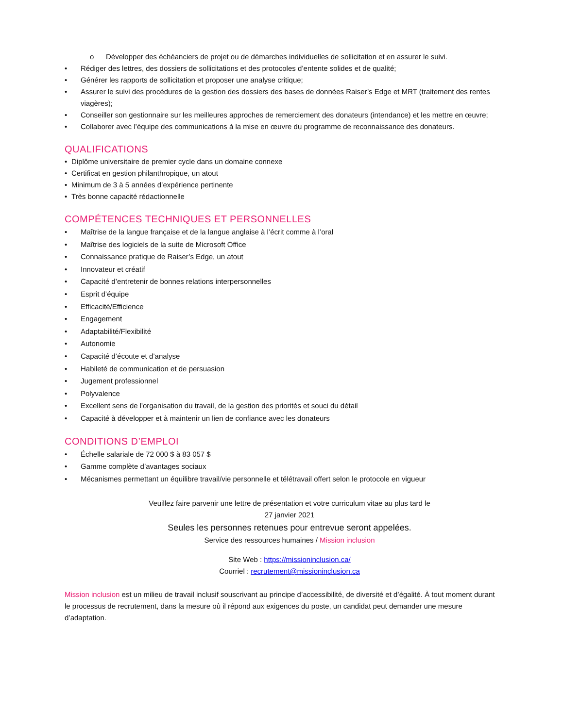o Développer des échéanciers de projet ou de démarches individuelles de sollicitation et en assurer le suivi.
• Rédiger des lettres, des dossiers de sollicitations et des protocoles d’entente solides et de qualité;
• Générer les rapports de sollicitation et proposer une analyse critique;
• Assurer le suivi des procédures de la gestion des dossiers des bases de données Raiser’s Edge et MRT (traitement des rentes viagères);
• Conseiller son gestionnaire sur les meilleures approches de remerciement des donateurs (intendance) et les mettre en œuvre;
• Collaborer avec l’équipe des communications à la mise en œuvre du programme de reconnaissance des donateurs.
QUALIFICATIONS
• Diplôme universitaire de premier cycle dans un domaine connexe
• Certificat en gestion philanthropique, un atout
• Minimum de 3 à 5 années d’expérience pertinente
• Très bonne capacité rédactionnelle
COMPÉTENCES TECHNIQUES ET PERSONNELLES
• Maîtrise de la langue française et de la langue anglaise à l’écrit comme à l’oral
• Maîtrise des logiciels de la suite de Microsoft Office
• Connaissance pratique de Raiser’s Edge, un atout
• Innovateur et créatif
• Capacité d’entretenir de bonnes relations interpersonnelles
• Esprit d’équipe
• Efficacité/Efficience
• Engagement
• Adaptabilité/Flexibilité
• Autonomie
• Capacité d’écoute et d’analyse
• Habileté de communication et de persuasion
• Jugement professionnel
• Polyvalence
• Excellent sens de l'organisation du travail, de la gestion des priorités et souci du détail
• Capacité à développer et à maintenir un lien de confiance avec les donateurs
CONDITIONS D’EMPLOI
• Échelle salariale de 72 000 $ à 83 057 $
• Gamme complète d’avantages sociaux
• Mécanismes permettant un équilibre travail/vie personnelle et télétravail offert selon le protocole en vigueur
Veuillez faire parvenir une lettre de présentation et votre curriculum vitae au plus tard le
27 janvier 2021
Seules les personnes retenues pour entrevue seront appelées.
Service des ressources humaines / Mission inclusion
Site Web : https://missioninclusion.ca/
Courriel : recrutement@missioninclusion.ca
Mission inclusion est un milieu de travail inclusif souscrivant au principe d’accessibilité, de diversité et d’égalité. À tout moment durant le processus de recrutement, dans la mesure où il répond aux exigences du poste, un candidat peut demander une mesure d’adaptation.